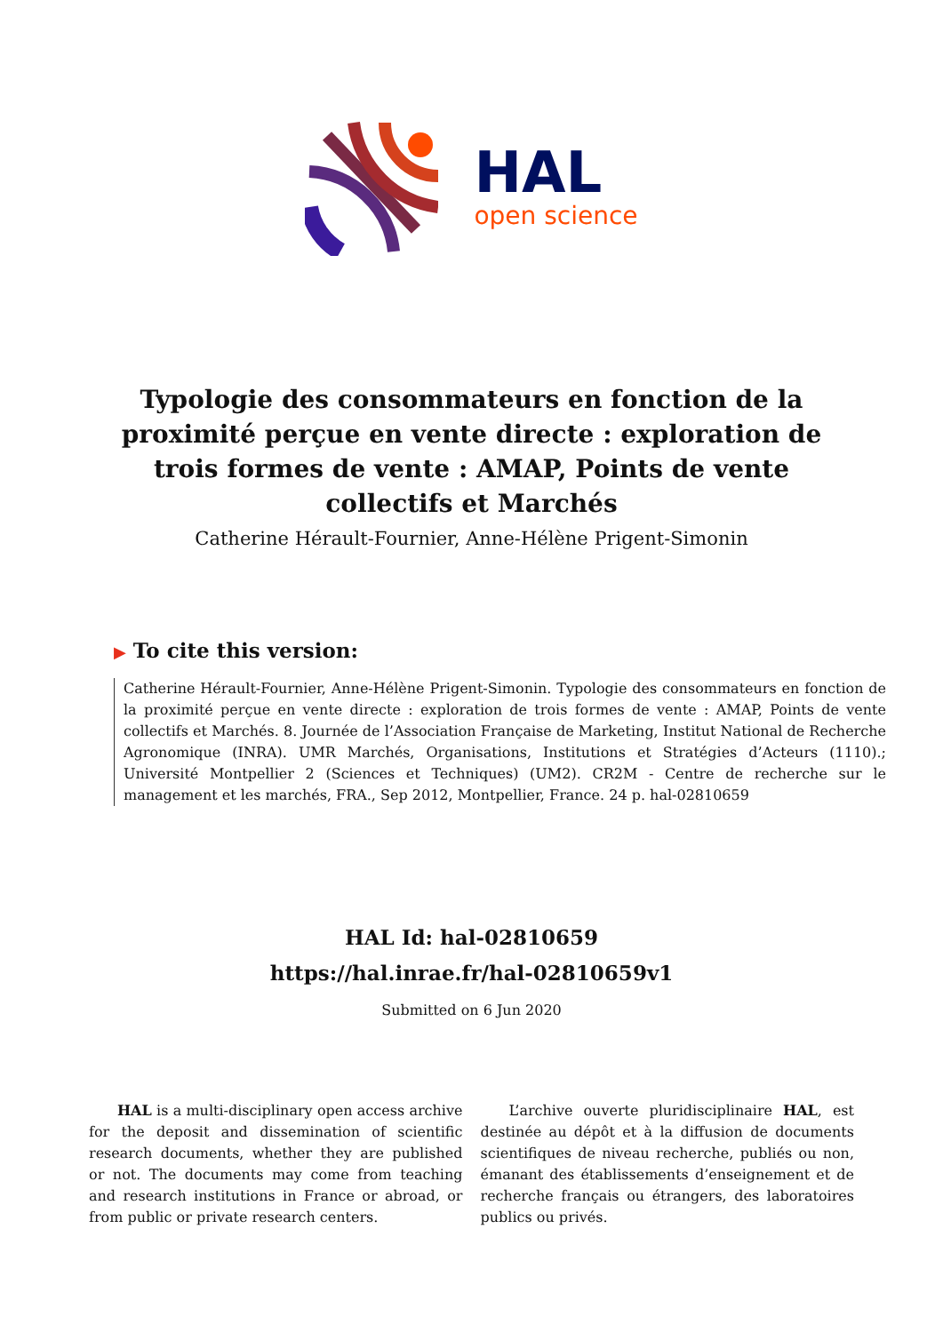HAL
open science
Typologie des consommateurs en fonction de la proximité perçue en vente directe : exploration de trois formes de vente : AMAP, Points de vente collectifs et Marchés
Catherine Hérault-Fournier, Anne-Hélène Prigent-Simonin
▶ To cite this version:
Catherine Hérault-Fournier, Anne-Hélène Prigent-Simonin. Typologie des consommateurs en fonction de la proximité perçue en vente directe : exploration de trois formes de vente : AMAP, Points de vente collectifs et Marchés. 8. Journée de l’Association Française de Marketing, Institut National de Recherche Agronomique (INRA). UMR Marchés, Organisations, Institutions et Stratégies d’Acteurs (1110).; Université Montpellier 2 (Sciences et Techniques) (UM2). CR2M - Centre de recherche sur le management et les marchés, FRA., Sep 2012, Montpellier, France. 24 p. hal-02810659
HAL Id: hal-02810659
https://hal.inrae.fr/hal-02810659v1
Submitted on 6 Jun 2020
HAL is a multi-disciplinary open access archive for the deposit and dissemination of scientific research documents, whether they are published or not. The documents may come from teaching and research institutions in France or abroad, or from public or private research centers.
L’archive ouverte pluridisciplinaire HAL, est destinée au dépôt et à la diffusion de documents scientifiques de niveau recherche, publiés ou non, émanant des établissements d’enseignement et de recherche français ou étrangers, des laboratoires publics ou privés.